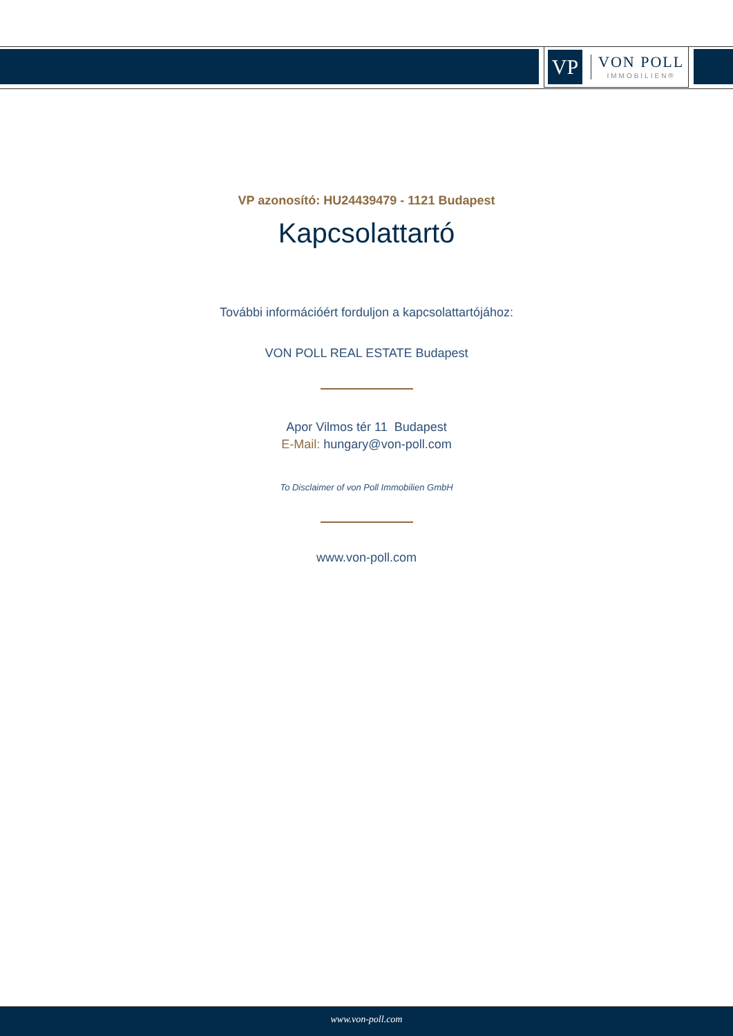VP
VON POLL
IMMOBILIEN®
VP azonosító: HU24439479 - 1121 Budapest
Kapcsolattartó
További információért forduljon a kapcsolattartójához:
VON POLL REAL ESTATE Budapest
Apor Vilmos tér 11 Budapest
E-Mail: hungary@von-poll.com
To Disclaimer of von Poll Immobilien GmbH
www.von-poll.com
www.von-poll.com